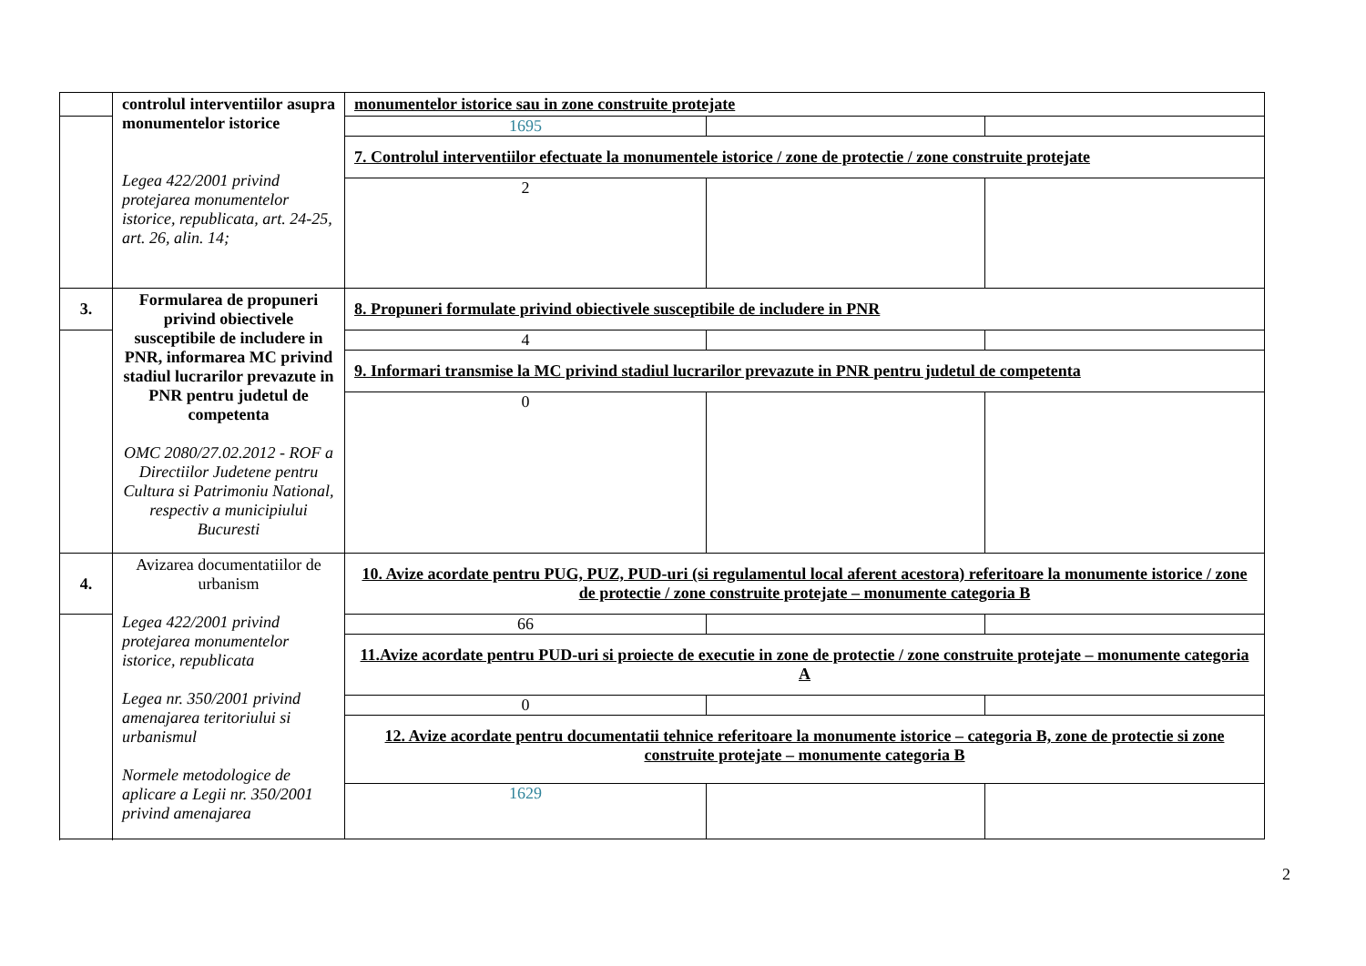| | controlul interventiilor asupra monumentelor istorice Legea 422/2001 privind protejarea monumentelor istorice, republicata, art. 24-25, art. 26, alin. 14; | monumentelor istorice sau in zone construite protejate | | |
| | | 1695 | | |
| | | 7. Controlul interventiilor efectuate la monumentele istorice / zone de protectie / zone construite protejate | | |
| | | 2 | | |
| 3. | Formularea de propuneri privind obiectivele susceptibile de includere in PNR, informarea MC privind stadiul lucrarilor prevazute in PNR pentru judetul de competenta OMC 2080/27.02.2012 - ROF a Directiilor Judetene pentru Cultura si Patrimoniu National, respectiv a municipiului Bucuresti | 8. Propuneri formulate privind obiectivele susceptibile de includere in PNR | | |
| | | 4 | | |
| | | 9. Informari transmise la MC privind stadiul lucrarilor prevazute in PNR pentru judetul de competenta | | |
| | | 0 | | |
| 4. | Avizarea documentatiilor de urbanism Legea 422/2001 privind protejarea monumentelor istorice, republicata Legea nr. 350/2001 privind amenajarea teritoriului si urbanismul Normele metodologice de aplicare a Legii nr. 350/2001 privind amenajarea | 10. Avize acordate pentru PUG, PUZ, PUD-uri (si regulamentul local aferent acestora) referitoare la monumente istorice / zone de protectie / zone construite protejate – monumente categoria B | | |
| | | 66 | | |
| | | 11.Avize acordate pentru PUD-uri si proiecte de executie in zone de protectie / zone construite protejate – monumente categoria A | | |
| | | 0 | | |
| | | 12. Avize acordate pentru documentatii tehnice referitoare la monumente istorice – categoria B, zone de protectie si zone construite protejate – monumente categoria B | | |
| | | 1629 | | |
2